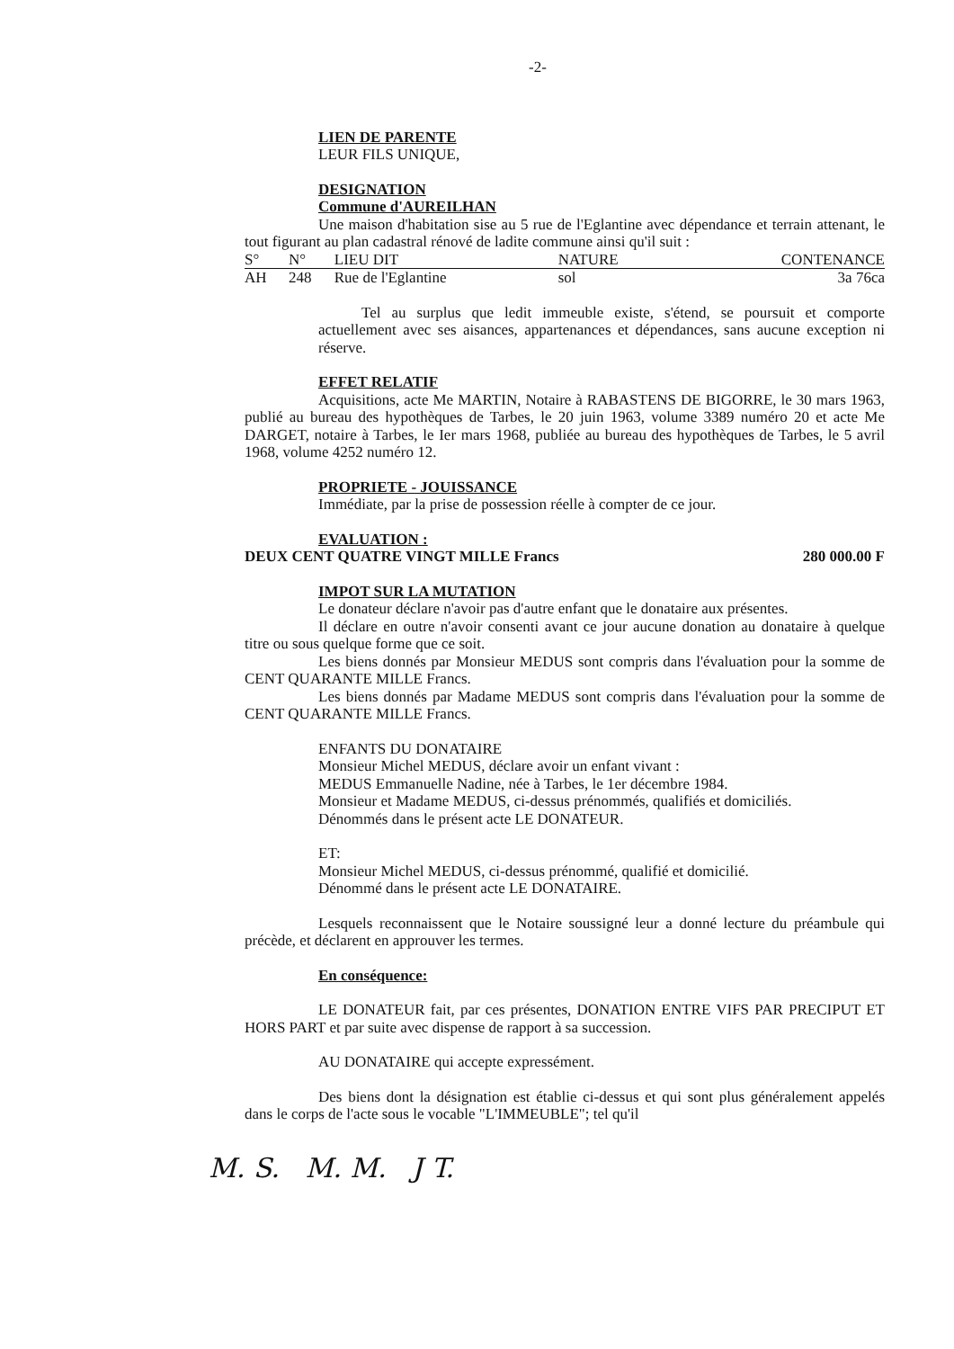-2-
LIEN DE PARENTE
LEUR FILS UNIQUE,
DESIGNATION
Commune d'AUREILHAN
Une maison d'habitation sise au 5 rue de l'Eglantine avec dépendance et terrain attenant, le tout figurant au plan cadastral rénové de ladite commune ainsi qu'il suit :
| S° | N° | LIEU DIT | NATURE | CONTENANCE |
| --- | --- | --- | --- | --- |
| AH | 248 | Rue de l'Eglantine | sol | 3a 76ca |
Tel au surplus que ledit immeuble existe, s'étend, se poursuit et comporte actuellement avec ses aisances, appartenances et dépendances, sans aucune exception ni réserve.
EFFET RELATIF
Acquisitions, acte Me MARTIN, Notaire à RABASTENS DE BIGORRE, le 30 mars 1963, publié au bureau des hypothèques de Tarbes, le 20 juin 1963, volume 3389 numéro 20 et acte Me DARGET, notaire à Tarbes, le Ier mars 1968, publiée au bureau des hypothèques de Tarbes, le 5 avril 1968, volume 4252 numéro 12.
PROPRIETE - JOUISSANCE
Immédiate, par la prise de possession réelle à compter de ce jour.
EVALUATION :
DEUX CENT QUATRE VINGT MILLE Francs 280 000.00 F
IMPOT SUR LA MUTATION
Le donateur déclare n'avoir pas d'autre enfant que le donataire aux présentes.
Il déclare en outre n'avoir consenti avant ce jour aucune donation au donataire à quelque titre ou sous quelque forme que ce soit.
Les biens donnés par Monsieur MEDUS sont compris dans l'évaluation pour la somme de CENT QUARANTE MILLE Francs.
Les biens donnés par Madame MEDUS sont compris dans l'évaluation pour la somme de CENT QUARANTE MILLE Francs.
ENFANTS DU DONATAIRE
Monsieur Michel MEDUS, déclare avoir un enfant vivant :
MEDUS Emmanuelle Nadine, née à Tarbes, le 1er décembre 1984.
Monsieur et Madame MEDUS, ci-dessus prénommés, qualifiés et domiciliés.
Dénommés dans le présent acte LE DONATEUR.
ET:
Monsieur Michel MEDUS, ci-dessus prénommé, qualifié et domicilié.
Dénommé dans le présent acte LE DONATAIRE.
Lesquels reconnaissent que le Notaire soussigné leur a donné lecture du préambule qui précède, et déclarent en approuver les termes.
En conséquence:
LE DONATEUR fait, par ces présentes, DONATION ENTRE VIFS PAR PRECIPUT ET HORS PART et par suite avec dispense de rapport à sa succession.
AU DONATAIRE qui accepte expressément.
Des biens dont la désignation est établie ci-dessus et qui sont plus généralement appelés dans le corps de l'acte sous le vocable "L'IMMEUBLE"; tel qu'il
M. S. M. M. J T.